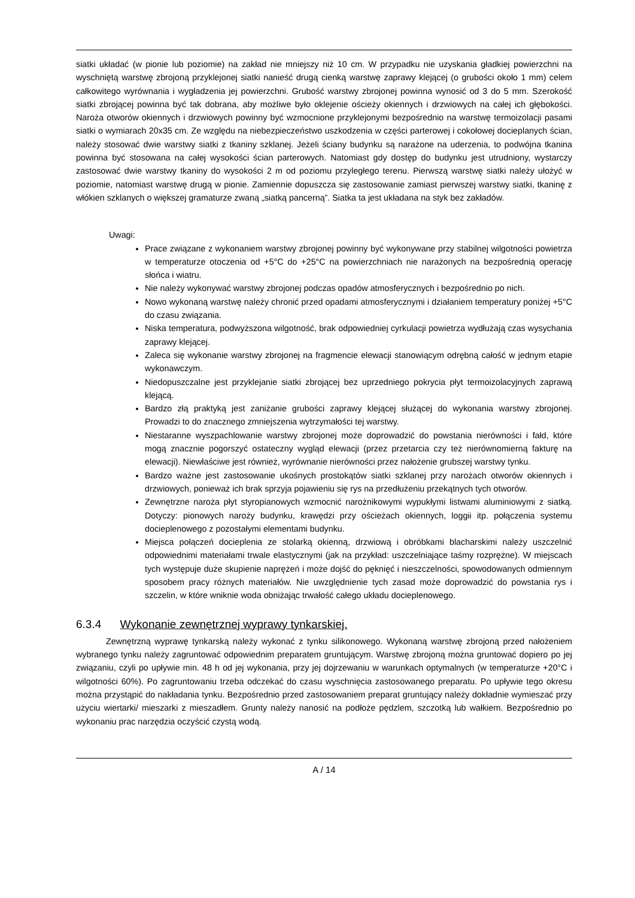siatki układać (w pionie lub poziomie) na zakład nie mniejszy niż 10 cm. W przypadku nie uzyskania gładkiej powierzchni na wyschniętą warstwę zbrojoną przyklejonej siatki nanieść drugą cienką warstwę zaprawy klejącej (o grubości około 1 mm) celem całkowitego wyrównania i wygładzenia jej powierzchni. Grubość warstwy zbrojonej powinna wynosić od 3 do 5 mm. Szerokość siatki zbrojącej powinna być tak dobrana, aby możliwe było oklejenie ościeży okiennych i drzwiowych na całej ich głębokości. Naroża otworów okiennych i drzwiowych powinny być wzmocnione przyklejonymi bezpośrednio na warstwę termoizolacji pasami siatki o wymiarach 20x35 cm. Ze względu na niebezpieczeństwo uszkodzenia w części parterowej i cokołowej docieplanych ścian, należy stosować dwie warstwy siatki z tkaniny szklanej. Jeżeli ściany budynku są narażone na uderzenia, to podwójna tkanina powinna być stosowana na całej wysokości ścian parterowych. Natomiast gdy dostęp do budynku jest utrudniony, wystarczy zastosować dwie warstwy tkaniny do wysokości 2 m od poziomu przyległego terenu. Pierwszą warstwę siatki należy ułożyć w poziomie, natomiast warstwę drugą w pionie. Zamiennie dopuszcza się zastosowanie zamiast pierwszej warstwy siatki, tkaninę z włókien szklanych o większej gramaturze zwaną „siatką pancerną”. Siatka ta jest układana na styk bez zakładów.
Uwagi:
Prace związane z wykonaniem warstwy zbrojonej powinny być wykonywane przy stabilnej wilgotności powietrza w temperaturze otoczenia od +5°C do +25°C na powierzchniach nie narażonych na bezpośrednią operację słońca i wiatru.
Nie należy wykonywać warstwy zbrojonej podczas opadów atmosferycznych i bezpośrednio po nich.
Nowo wykonaną warstwę należy chronić przed opadami atmosferycznymi i działaniem temperatury poniżej +5°C do czasu związania.
Niska temperatura, podwyższona wilgotność, brak odpowiedniej cyrkulacji powietrza wydłużają czas wysychania zaprawy klejącej.
Zaleca się wykonanie warstwy zbrojonej na fragmencie elewacji stanowiącym odrębną całość w jednym etapie wykonawczym.
Niedopuszczalne jest przyklejanie siatki zbrojącej bez uprzedniego pokrycia płyt termoizolacyjnych zaprawą klejącą.
Bardzo złą praktyką jest zaniżanie grubości zaprawy klejącej służącej do wykonania warstwy zbrojonej. Prowadzi to do znacznego zmniejszenia wytrzymałości tej warstwy.
Niestaranne wyszpachlowanie warstwy zbrojonej może doprowadzić do powstania nierówności i fałd, które mogą znacznie pogorszyć ostateczny wygląd elewacji (przez przetarcia czy też nierównomierną fakturę na elewacji). Niewłaściwe jest również, wyrównanie nierówności przez nałożenie grubszej warstwy tynku.
Bardzo ważne jest zastosowanie ukośnych prostokątów siatki szklanej przy narożach otworów okiennych i drzwiowych, ponieważ ich brak sprzyja pojawieniu się rys na przedłużeniu przekątnych tych otworów.
Zewnętrzne naroża płyt styropianowych wzmocnić narożnikowymi wypukłymi listwami aluminiowymi z siatką. Dotyczy: pionowych naroży budynku, krawędzi przy ościeżach okiennych, loggii itp. połączenia systemu docieplenowego z pozostałymi elementami budynku.
Miejsca połączeń docieplenia ze stolarką okienną, drzwiową i obróbkami blacharskimi należy uszczelnić odpowiednimi materiałami trwale elastycznymi (jak na przykład: uszczelniające taśmy rozprężne). W miejscach tych występuje duże skupienie naprężeń i może dojść do pęknięć i nieszczelności, spowodowanych odmiennym sposobem pracy różnych materiałów. Nie uwzględnienie tych zasad może doprowadzić do powstania rys i szczelin, w które wniknie woda obniżając trwałość całego układu docieplenowego.
6.3.4 Wykonanie zewnętrznej wyprawy tynkarskiej.
Zewnętrzną wyprawę tynkarską należy wykonać z tynku silikonowego. Wykonaną warstwę zbrojoną przed nałożeniem wybranego tynku należy zagruntować odpowiednim preparatem gruntującym. Warstwę zbrojoną można gruntować dopiero po jej związaniu, czyli po upływie min. 48 h od jej wykonania, przy jej dojrzewaniu w warunkach optymalnych (w temperaturze +20°C i wilgotności 60%). Po zagruntowaniu trzeba odczekać do czasu wyschnięcia zastosowanego preparatu. Po upływie tego okresu można przystąpić do nakładania tynku. Bezpośrednio przed zastosowaniem preparat gruntujący należy dokładnie wymieszać przy użyciu wiertarki/ mieszarki z mieszadłem. Grunty należy nanosić na podłoże pędzlem, szczotką lub wałkiem. Bezpośrednio po wykonaniu prac narzędzia oczyścić czystą wodą.
A / 14